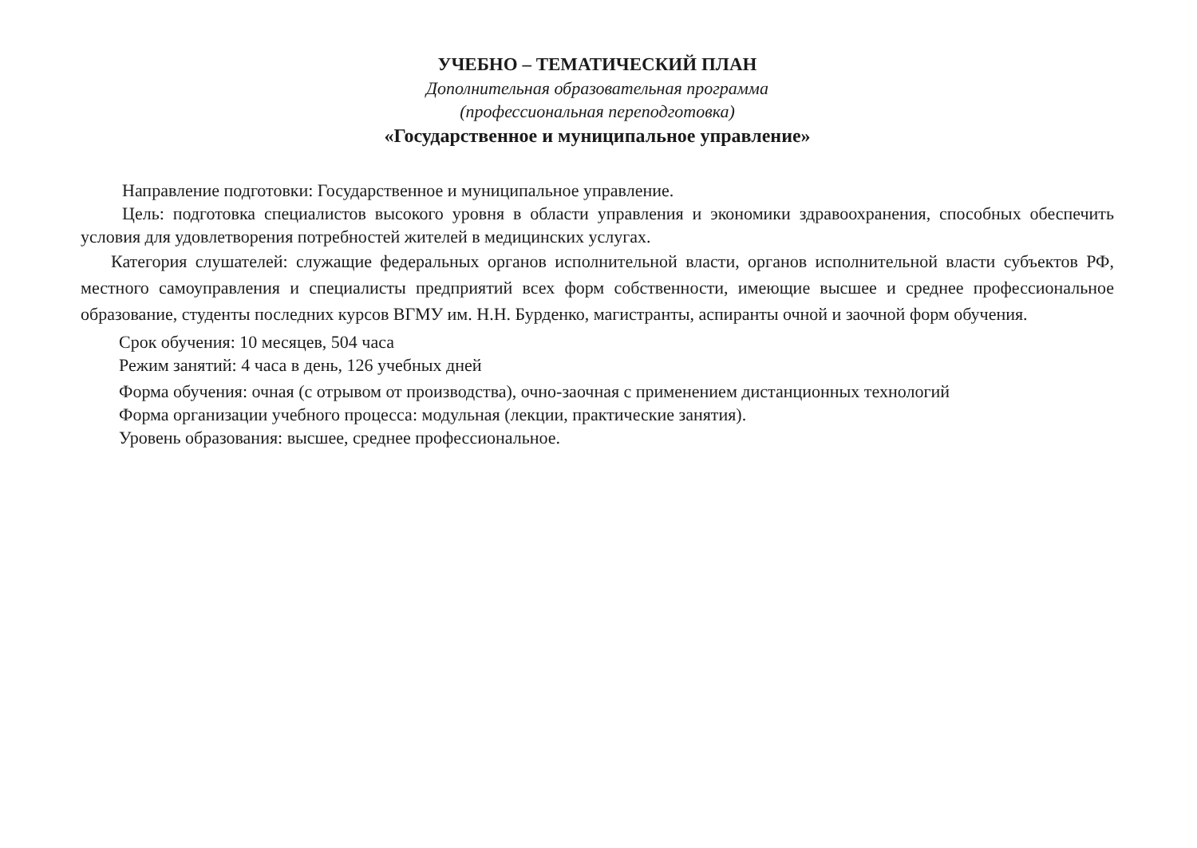УЧЕБНО – ТЕМАТИЧЕСКИЙ ПЛАН
Дополнительная образовательная программа
(профессиональная переподготовка)
«Государственное и муниципальное управление»
Направление подготовки: Государственное и муниципальное управление.
Цель: подготовка специалистов высокого уровня в области управления и экономики здравоохранения, способных обеспечить условия для удовлетворения потребностей жителей в медицинских услугах.
Категория слушателей: служащие федеральных органов исполнительной власти, органов исполнительной власти субъектов РФ, местного самоуправления и специалисты предприятий всех форм собственности, имеющие высшее и среднее профессиональное образование, студенты последних курсов ВГМУ им. Н.Н. Бурденко, магистранты, аспиранты очной и заочной форм обучения.
Срок обучения: 10 месяцев, 504 часа
Режим занятий: 4 часа в день, 126 учебных дней
Форма обучения: очная (с отрывом от производства), очно-заочная с применением дистанционных технологий
Форма организации учебного процесса: модульная (лекции, практические занятия).
Уровень образования: высшее, среднее профессиональное.